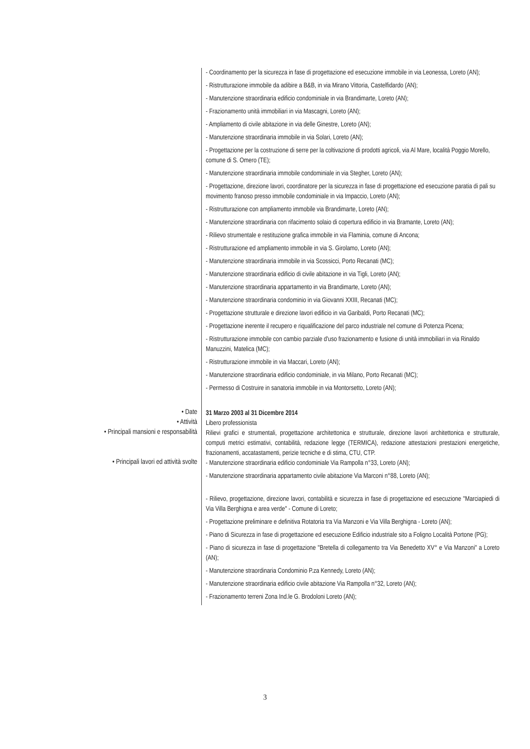- Coordinamento per la sicurezza in fase di progettazione ed esecuzione immobile in via Leonessa, Loreto (AN);
- Ristrutturazione immobile da adibire a B&B, in via Mirano Vittoria, Castelfidardo (AN);
- Manutenzione straordinaria edificio condominiale in via Brandimarte, Loreto (AN);
- Frazionamento unità immobiliari in via Mascagni, Loreto (AN);
- Ampliamento di civile abitazione in via delle Ginestre, Loreto (AN);
- Manutenzione straordinaria immobile in via Solari, Loreto (AN);
- Progettazione per la costruzione di serre per la coltivazione di prodotti agricoli, via Al Mare, località Poggio Morello, comune di S. Omero (TE);
- Manutenzione straordinaria immobile condominiale in via Stegher, Loreto (AN);
- Progettazione, direzione lavori, coordinatore per la sicurezza in fase di progettazione ed esecuzione paratia di pali su movimento franoso presso immobile condominiale in via Impaccio, Loreto (AN);
- Ristrutturazione con ampliamento immobile via Brandimarte, Loreto (AN);
- Manutenzione straordinaria con rifacimento solaio di copertura edificio in via Bramante, Loreto (AN);
- Rilievo strumentale e restituzione grafica immobile in via Flaminia, comune di Ancona;
- Ristrutturazione ed ampliamento immobile in via S. Girolamo, Loreto (AN);
- Manutenzione straordinaria immobile in via Scossicci, Porto Recanati (MC);
- Manutenzione straordinaria edificio di civile abitazione in via Tigli, Loreto (AN);
- Manutenzione straordinaria appartamento in via Brandimarte, Loreto (AN);
- Manutenzione straordinaria condominio in via Giovanni XXIII, Recanati (MC);
- Progettazione strutturale e direzione lavori edificio in via Garibaldi, Porto Recanati (MC);
- Progettazione inerente il recupero e riqualificazione del parco industriale nel comune di Potenza Picena;
- Ristrutturazione immobile con cambio parziale d'uso frazionamento e fusione di unità immobiliari in via Rinaldo Manuzzini, Matelica (MC);
- Ristrutturazione immobile in via Maccari, Loreto (AN);
- Manutenzione straordinaria edificio condominiale, in via Milano, Porto Recanati (MC);
- Permesso di Costruire in sanatoria immobile in via Montorsetto, Loreto (AN);
• Date
31 Marzo 2003 al 31 Dicembre 2014
• Attività
Libero professionista
• Principali mansioni e responsabilità
Rilievi grafici e strumentali, progettazione architettonica e strutturale, direzione lavori architettonica e strutturale, computi metrici estimativi, contabilità, redazione legge (TERMICA), redazione attestazioni prestazioni energetiche, frazionamenti, accatastamenti, perizie tecniche e di stima, CTU, CTP.
• Principali lavori ed attività svolte
- Manutenzione straordinaria edificio condominiale Via Rampolla n°33, Loreto (AN);
- Manutenzione straordinaria appartamento civile abitazione Via Marconi n°88, Loreto (AN);
- Rilievo, progettazione, direzione lavori, contabilità e sicurezza in fase di progettazione ed esecuzione "Marciapiedi di Via Villa Berghigna e area verde" - Comune di Loreto;
- Progettazione preliminare e definitiva Rotatoria tra Via Manzoni e Via Villa Berghigna - Loreto (AN);
- Piano di Sicurezza in fase di progettazione ed esecuzione Edificio industriale sito a Foligno Località Portone (PG);
- Piano di sicurezza in fase di progettazione "Bretella di collegamento tra Via Benedetto XV° e Via Manzoni" a Loreto (AN);
- Manutenzione straordinaria Condominio P.za Kennedy, Loreto (AN);
- Manutenzione straordinaria edificio civile abitazione Via Rampolla n°32, Loreto (AN);
- Frazionamento terreni Zona Ind.le G. Brodoloni Loreto (AN);
3